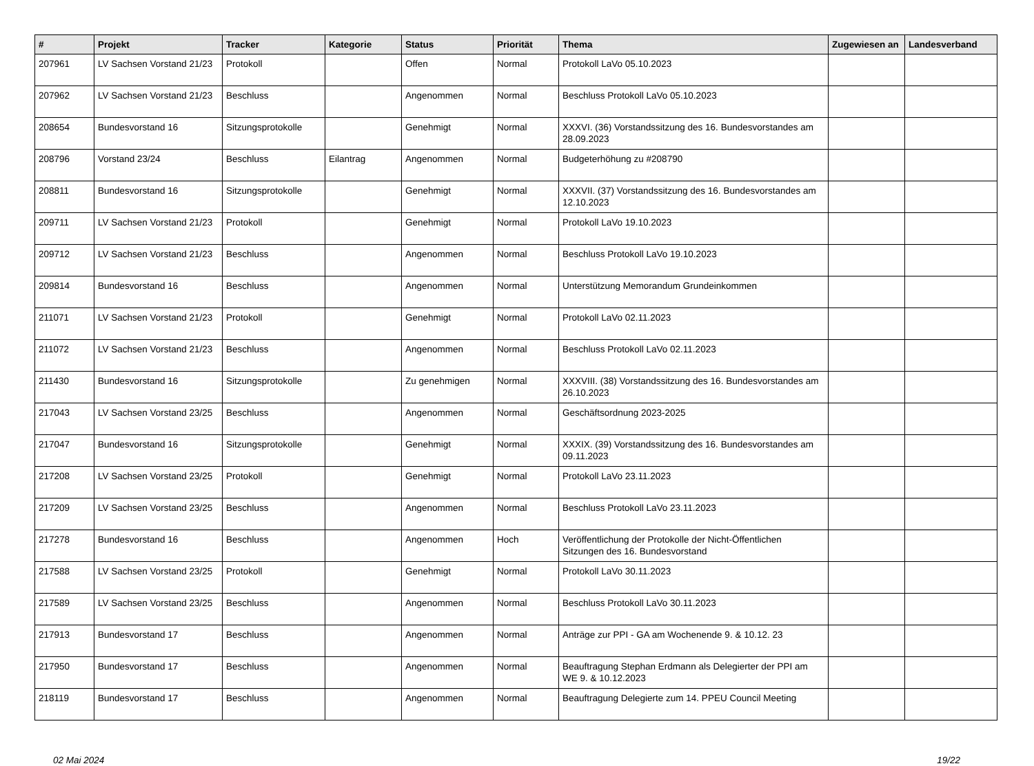| # | Projekt | Tracker | Kategorie | Status | Priorität | Thema | Zugewiesen an | Landesverband |
| --- | --- | --- | --- | --- | --- | --- | --- | --- |
| 207961 | LV Sachsen Vorstand 21/23 | Protokoll | | Offen | Normal | Protokoll LaVo 05.10.2023 | | |
| 207962 | LV Sachsen Vorstand 21/23 | Beschluss | | Angenommen | Normal | Beschluss Protokoll LaVo 05.10.2023 | | |
| 208654 | Bundesvorstand 16 | Sitzungsprotokolle | | Genehmigt | Normal | XXXVI. (36) Vorstandssitzung des 16. Bundesvorstandes am 28.09.2023 | | |
| 208796 | Vorstand 23/24 | Beschluss | Eilantrag | Angenommen | Normal | Budgeterhöhung zu #208790 | | |
| 208811 | Bundesvorstand 16 | Sitzungsprotokolle | | Genehmigt | Normal | XXXVII. (37) Vorstandssitzung des 16. Bundesvorstandes am 12.10.2023 | | |
| 209711 | LV Sachsen Vorstand 21/23 | Protokoll | | Genehmigt | Normal | Protokoll LaVo 19.10.2023 | | |
| 209712 | LV Sachsen Vorstand 21/23 | Beschluss | | Angenommen | Normal | Beschluss Protokoll LaVo 19.10.2023 | | |
| 209814 | Bundesvorstand 16 | Beschluss | | Angenommen | Normal | Unterstützung Memorandum Grundeinkommen | | |
| 211071 | LV Sachsen Vorstand 21/23 | Protokoll | | Genehmigt | Normal | Protokoll LaVo 02.11.2023 | | |
| 211072 | LV Sachsen Vorstand 21/23 | Beschluss | | Angenommen | Normal | Beschluss Protokoll LaVo 02.11.2023 | | |
| 211430 | Bundesvorstand 16 | Sitzungsprotokolle | | Zu genehmigen | Normal | XXXVIII. (38) Vorstandssitzung des 16. Bundesvorstandes am 26.10.2023 | | |
| 217043 | LV Sachsen Vorstand 23/25 | Beschluss | | Angenommen | Normal | Geschäftsordnung 2023-2025 | | |
| 217047 | Bundesvorstand 16 | Sitzungsprotokolle | | Genehmigt | Normal | XXXIX. (39) Vorstandssitzung des 16. Bundesvorstandes am 09.11.2023 | | |
| 217208 | LV Sachsen Vorstand 23/25 | Protokoll | | Genehmigt | Normal | Protokoll LaVo 23.11.2023 | | |
| 217209 | LV Sachsen Vorstand 23/25 | Beschluss | | Angenommen | Normal | Beschluss Protokoll LaVo 23.11.2023 | | |
| 217278 | Bundesvorstand 16 | Beschluss | | Angenommen | Hoch | Veröffentlichung der Protokolle der Nicht-Öffentlichen Sitzungen des 16. Bundesvorstand | | |
| 217588 | LV Sachsen Vorstand 23/25 | Protokoll | | Genehmigt | Normal | Protokoll LaVo 30.11.2023 | | |
| 217589 | LV Sachsen Vorstand 23/25 | Beschluss | | Angenommen | Normal | Beschluss Protokoll LaVo 30.11.2023 | | |
| 217913 | Bundesvorstand 17 | Beschluss | | Angenommen | Normal | Anträge zur PPI - GA am Wochenende 9. & 10.12. 23 | | |
| 217950 | Bundesvorstand 17 | Beschluss | | Angenommen | Normal | Beauftragung Stephan Erdmann als Delegierter der PPI am WE 9. & 10.12.2023 | | |
| 218119 | Bundesvorstand 17 | Beschluss | | Angenommen | Normal | Beauftragung Delegierte zum 14. PPEU Council Meeting | | |
02 Mai 2024 19/22